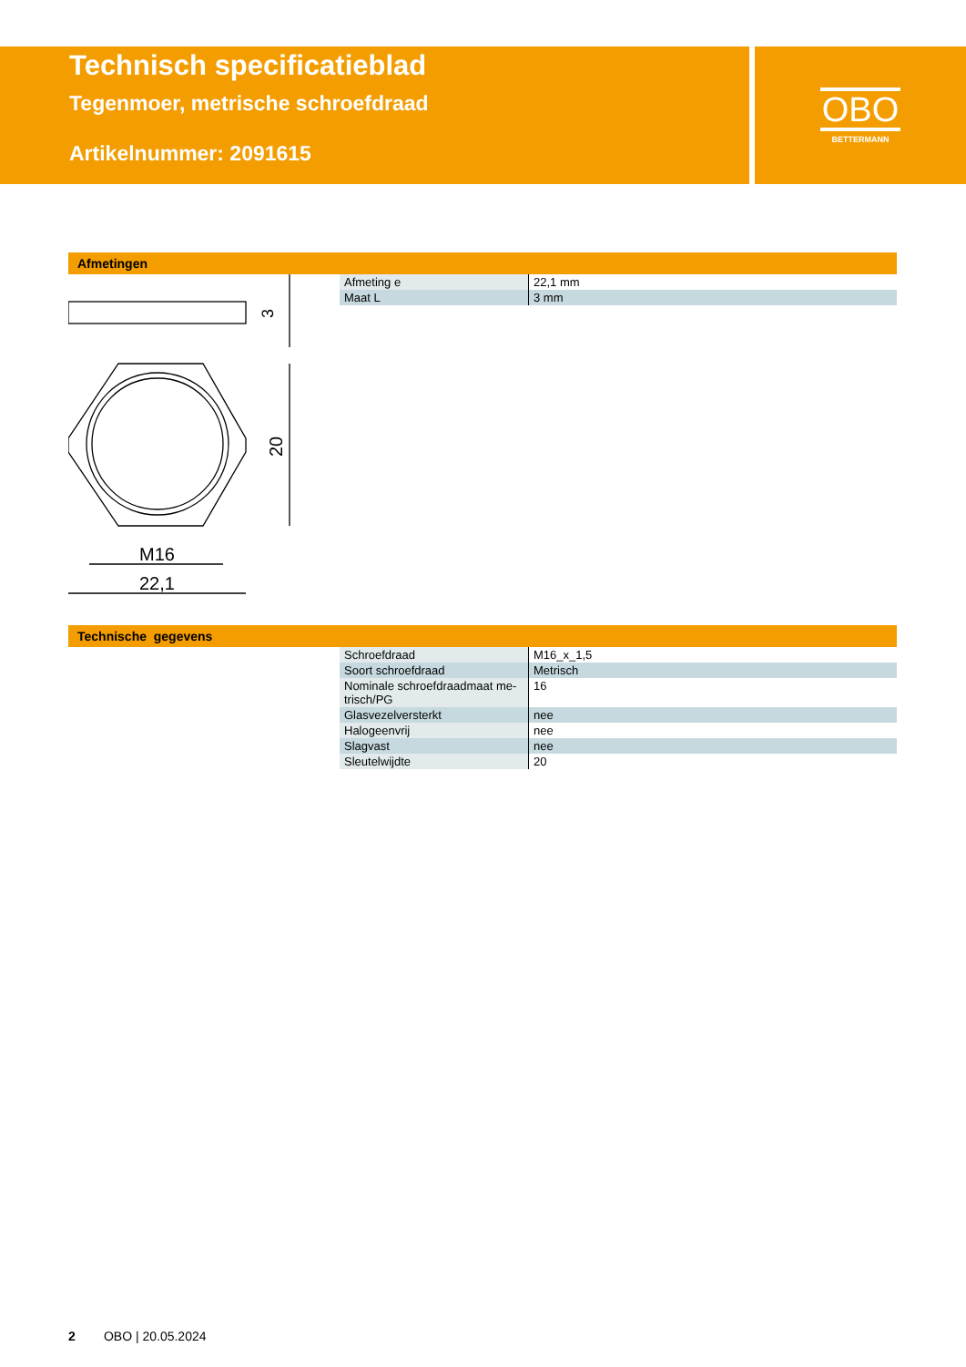Technisch specificatieblad
Tegenmoer, metrische schroefdraad
Artikelnummer: 2091615
OBO
BETTERMANN
Afmetingen
3
20
M16
22,1
| Afmeting e | 22,1 mm |
| Maat L | 3 mm |
Technische gegevens
| Schroefdraad | M16_x_1,5 |
| Soort schroefdraad | Metrisch |
| Nominale schroefdraadmaat me-trisch/PG | 16 |
| Glasvezelversterkt | nee |
| Halogeenvrij | nee |
| Slagvast | nee |
| Sleutelwijdte | 20 |
2 OBO | 20.05.2024